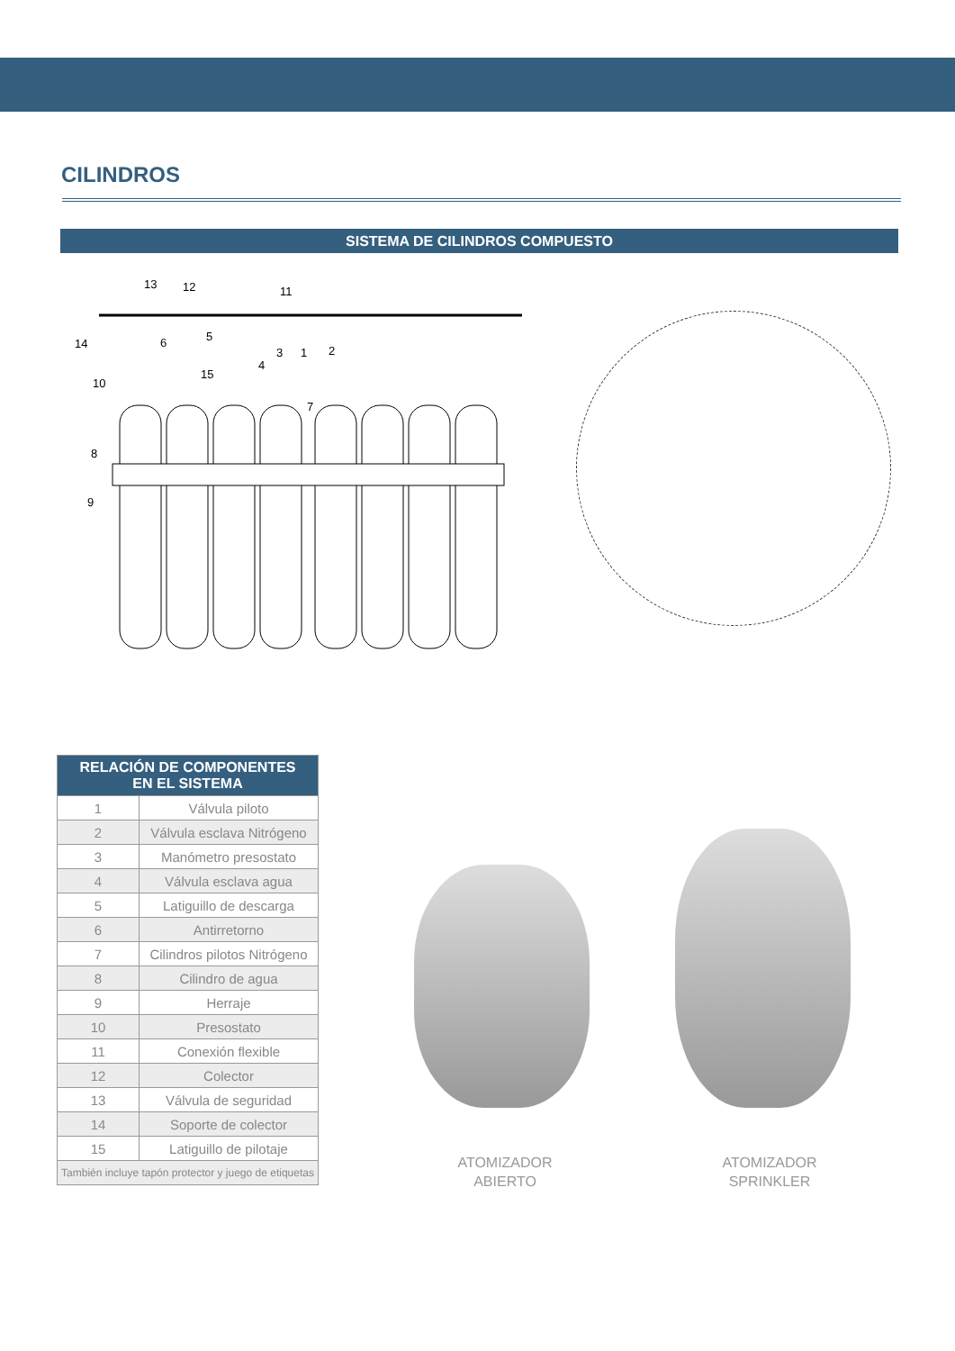CILINDROS
SISTEMA DE CILINDROS COMPUESTO
13
12
11
14
6
5
10
15
4
3
1
2
7
8
9
| RELACIÓN DE COMPONENTES EN EL SISTEMA | |
| --- | --- |
| 1 | Válvula piloto |
| 2 | Válvula esclava Nitrógeno |
| 3 | Manómetro presostato |
| 4 | Válvula esclava agua |
| 5 | Latiguillo de descarga |
| 6 | Antirretorno |
| 7 | Cilindros pilotos Nitrógeno |
| 8 | Cilindro de agua |
| 9 | Herraje |
| 10 | Presostato |
| 11 | Conexión flexible |
| 12 | Colector |
| 13 | Válvula de seguridad |
| 14 | Soporte de colector |
| 15 | Latiguillo de pilotaje |
| También incluye tapón protector y juego de etiquetas | |
ATOMIZADOR
ABIERTO
ATOMIZADOR
SPRINKLER